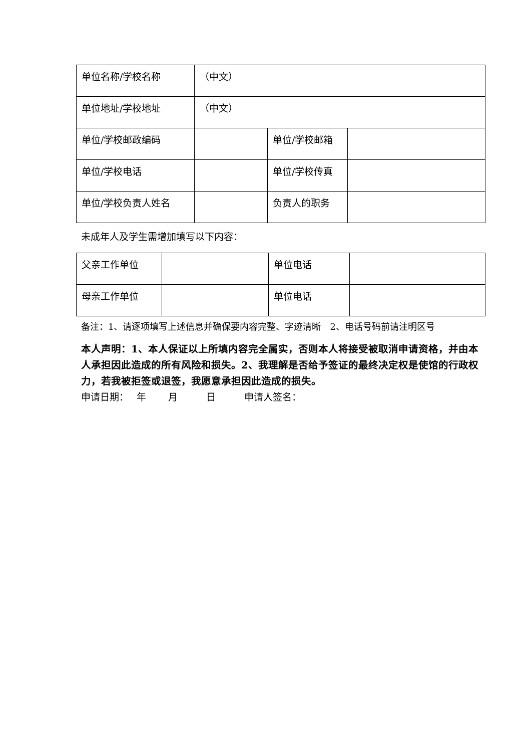| 单位名称/学校名称 | （中文） | | |
| 单位地址/学校地址 | （中文） | | |
| 单位/学校邮政编码 | | 单位/学校邮箱 | |
| 单位/学校电话 | | 单位/学校传真 | |
| 单位/学校负责人姓名 | | 负责人的职务 | |
未成年人及学生需增加填写以下内容：
| 父亲工作单位 | | 单位电话 | |
| 母亲工作单位 | | 单位电话 | |
备注：1、请逐项填写上述信息并确保要内容完整、字迹清晰　2、电话号码前请注明区号
本人声明：1、本人保证以上所填内容完全属实，否则本人将接受被取消申请资格，并由本人承担因此造成的所有风险和损失。2、我理解是否给予签证的最终决定权是使馆的行政权力，若我被拒签或退签，我愿意承担因此造成的损失。
申请日期：　 年　　 月　　　日　　　申请人签名：